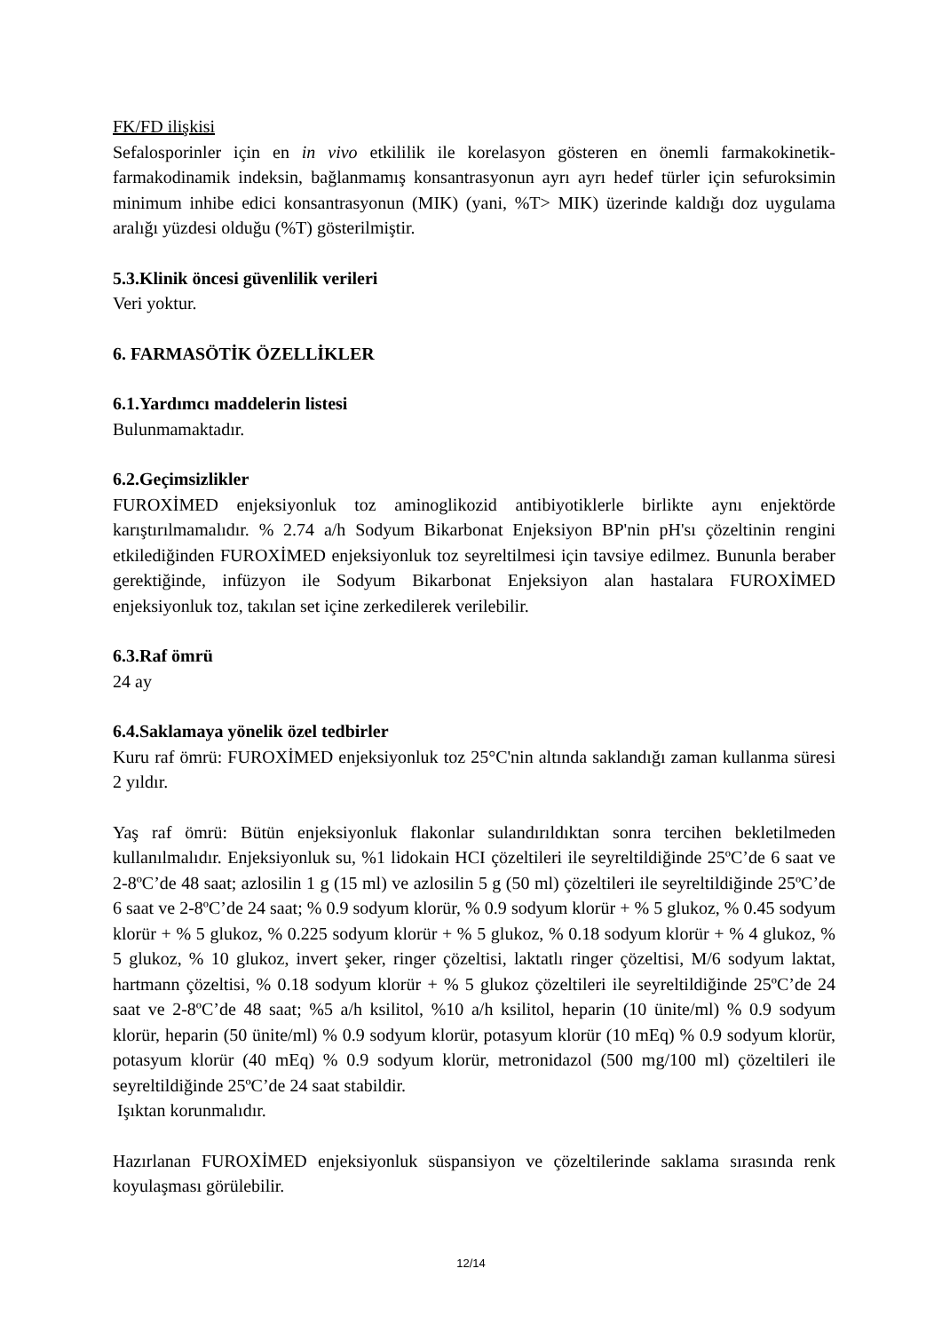FK/FD ilişkisi
Sefalosporinler için en in vivo etkililik ile korelasyon gösteren en önemli farmakokinetik-farmakodinamik indeksin, bağlanmamış konsantrasyonun ayrı ayrı hedef türler için sefuroksimin minimum inhibe edici konsantrasyonun (MIK) (yani, %T> MIK) üzerinde kaldığı doz uygulama aralığı yüzdesi olduğu (%T) gösterilmiştir.
5.3.Klinik öncesi güvenlilik verileri
Veri yoktur.
6. FARMASÖTİK ÖZELLİKLER
6.1.Yardımcı maddelerin listesi
Bulunmamaktadır.
6.2.Geçimsizlikler
FUROXİMED enjeksiyonluk toz aminoglikozid antibiyotiklerle birlikte aynı enjektörde karıştırılmamalıdır. % 2.74 a/h Sodyum Bikarbonat Enjeksiyon BP'nin pH'sı çözeltinin rengini etkilediğinden FUROXİMED enjeksiyonluk toz seyreltilmesi için tavsiye edilmez. Bununla beraber gerektiğinde, infüzyon ile Sodyum Bikarbonat Enjeksiyon alan hastalara FUROXİMED enjeksiyonluk toz, takılan set içine zerkedilerek verilebilir.
6.3.Raf ömrü
24 ay
6.4.Saklamaya yönelik özel tedbirler
Kuru raf ömrü: FUROXİMED enjeksiyonluk toz 25°C'nin altında saklandığı zaman kullanma süresi 2 yıldır.
Yaş raf ömrü: Bütün enjeksiyonluk flakonlar sulandırıldıktan sonra tercihen bekletilmeden kullanılmalıdır. Enjeksiyonluk su, %1 lidokain HCI çözeltileri ile seyreltildiğinde 25ºC’de 6 saat ve 2-8ºC’de 48 saat; azlosilin 1 g (15 ml) ve azlosilin 5 g (50 ml) çözeltileri ile seyreltildiğinde 25ºC’de 6 saat ve 2-8ºC’de 24 saat; % 0.9 sodyum klorür, % 0.9 sodyum klorür + % 5 glukoz, % 0.45 sodyum klorür + % 5 glukoz, % 0.225 sodyum klorür + % 5 glukoz, % 0.18 sodyum klorür + % 4 glukoz, % 5 glukoz, % 10 glukoz, invert şeker, ringer çözeltisi, laktatlı ringer çözeltisi, M/6 sodyum laktat, hartmann çözeltisi, % 0.18 sodyum klorür + % 5 glukoz çözeltileri ile seyreltildiğinde 25ºC’de 24 saat ve 2-8ºC’de 48 saat; %5 a/h ksilitol, %10 a/h ksilitol, heparin (10 ünite/ml) % 0.9 sodyum klorür, heparin (50 ünite/ml) % 0.9 sodyum klorür, potasyum klorür (10 mEq) % 0.9 sodyum klorür, potasyum klorür (40 mEq) % 0.9 sodyum klorür, metronidazol (500 mg/100 ml) çözeltileri ile seyreltildiğinde 25ºC’de 24 saat stabildir.
Işıktan korunmalıdır.
Hazırlanan FUROXİMED enjeksiyonluk süspansiyon ve çözeltilerinde saklama sırasında renk koyulaşması görülebilir.
12/14